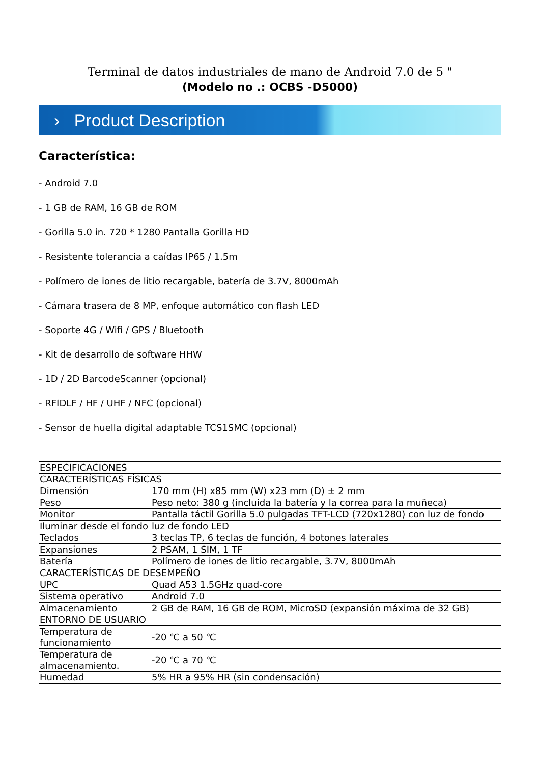Terminal de datos industriales de mano de Android 7.0 de 5 "
(Modelo no .: OCBS -D5000)
› Product Description
Característica:
- Android 7.0
- 1 GB de RAM, 16 GB de ROM
- Gorilla 5.0 in. 720 * 1280 Pantalla Gorilla HD
- Resistente tolerancia a caídas IP65 / 1.5m
- Polímero de iones de litio recargable, batería de 3.7V, 8000mAh
- Cámara trasera de 8 MP, enfoque automático con flash LED
- Soporte 4G / Wifi / GPS / Bluetooth
- Kit de desarrollo de software HHW
- 1D / 2D BarcodeScanner (opcional)
- RFIDLF / HF / UHF / NFC (opcional)
- Sensor de huella digital adaptable TCS1SMC (opcional)
| ESPECIFICACIONES | |
| CARACTERÍSTICAS FÍSICAS | |
| Dimensión | 170 mm (H) x85 mm (W) x23 mm (D) ± 2 mm |
| Peso | Peso neto: 380 g (incluida la batería y la correa para la muñeca) |
| Monitor | Pantalla táctil Gorilla 5.0 pulgadas TFT-LCD (720x1280) con luz de fondo |
| Iluminar desde el fondo | luz de fondo LED |
| Teclados | 3 teclas TP, 6 teclas de función, 4 botones laterales |
| Expansiones | 2 PSAM, 1 SIM, 1 TF |
| Batería | Polímero de iones de litio recargable, 3.7V, 8000mAh |
| CARACTERÍSTICAS DE DESEMPEÑO | |
| UPC | Quad A53 1.5GHz quad-core |
| Sistema operativo | Android 7.0 |
| Almacenamiento | 2 GB de RAM, 16 GB de ROM, MicroSD (expansión máxima de 32 GB) |
| ENTORNO DE USUARIO | |
| Temperatura de funcionamiento | -20 ℃ a 50 ℃ |
| Temperatura de almacenamiento. | -20 ℃ a 70 ℃ |
| Humedad | 5% HR a 95% HR (sin condensación) |